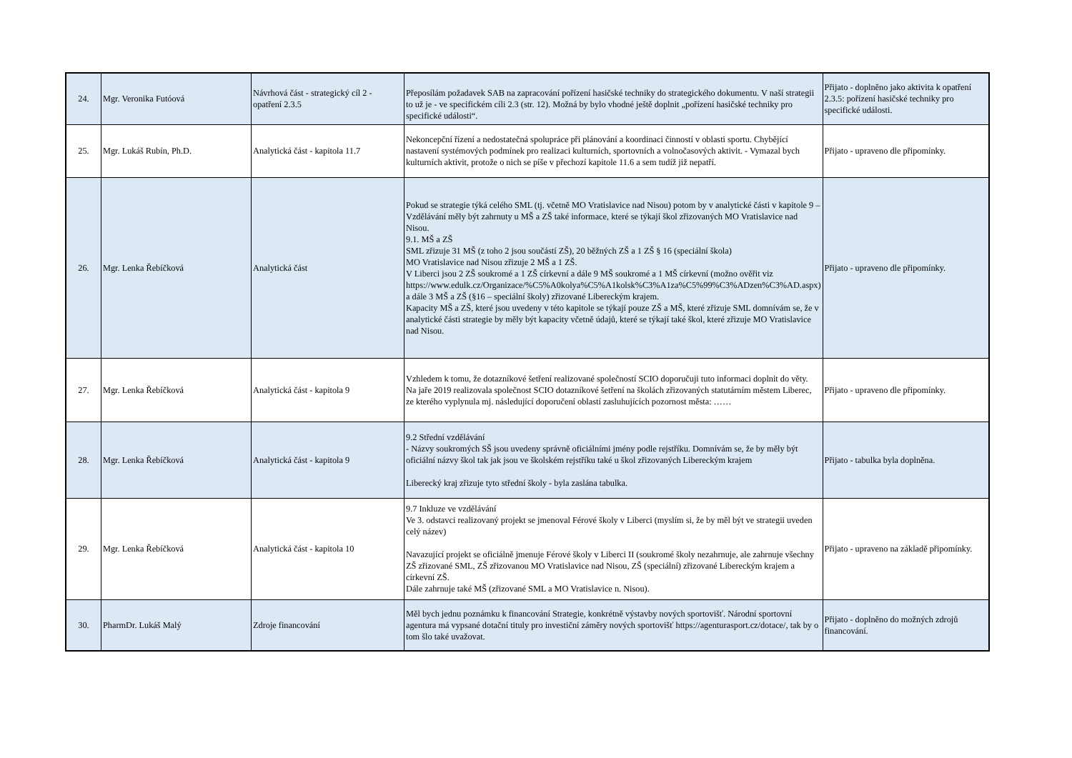| 24. | Mgr. Veronika Futóová | Návrhová část - strategický cíl 2 - opatření 2.3.5 | Přeposílám požadavek SAB na zapracování pořízení hasičské techniky do strategického dokumentu. V naší strategii to už je - ve specifickém cíli 2.3 (str. 12). Možná by bylo vhodné ještě doplnit „pořízení hasičské techniky pro specifické události“. | Přijato - doplněno jako aktivita k opatření 2.3.5: pořízení hasičské techniky pro specifické události. |
| 25. | Mgr. Lukáš Rubín, Ph.D. | Analytická část - kapitola 11.7 | Nekoncepční řízení a nedostatečná spolupráce při plánování a koordinaci činností v oblasti sportu. Chybějící nastavení systémových podmínek pro realizaci kulturních, sportovních a volnočasových aktivit. - Vymazal bych kulturních aktivit, protože o nich se píše v přechozí kapitole 11.6 a sem tudíž již nepatří. | Přijato - upraveno dle připomínky. |
| 26. | Mgr. Lenka Řebíčková | Analytická část | Pokud se strategie týká celého SML (tj. včetně MO Vratislavice nad Nisou) potom by v analytické části v kapitole 9 – Vzdělávání měly být zahrnuty u MŠ a ZŠ také informace, které se týkají škol zřizovaných MO Vratislavice nad Nisou. 9.1. MŠ a ZŠ SML zřizuje 31 MŠ (z toho 2 jsou součástí ZŠ), 20 běžných ZŠ a 1 ZŠ § 16 (speciální škola) MO Vratislavice nad Nisou zřizuje 2 MŠ a 1 ZŠ. V Liberci jsou 2 ZŠ soukromé a 1 ZŠ církevní a dále 9 MŠ soukromé a 1 MŠ církevní (možno ověřit viz https://www.edulk.cz/Organizace/%C5%A0kolya%C5%A1kolsk%C3%A1za%C5%99%C3%ADzen%C3%AD.aspx) a dále 3 MŠ a ZŠ (§16 – speciální školy) zřizované Libereckým krajem. Kapacity MŠ a ZŠ, které jsou uvedeny v této kapitole se týkají pouze ZŠ a MŠ, které zřizuje SML domnívám se, že v analytické části strategie by měly být kapacity včetně údajů, které se týkají také škol, které zřizuje MO Vratislavice nad Nisou. | Přijato - upraveno dle připomínky. |
| 27. | Mgr. Lenka Řebíčková | Analytická část - kapitola 9 | Vzhledem k tomu, že dotazníkové šetření realizované společností SCIO doporučuji tuto informaci doplnit do věty. Na jaře 2019 realizovala společnost SCIO dotazníkové šetření na školách zřizovaných statutárním městem Liberec, ze kterého vyplynula mj. následující doporučení oblastí zasluhujících pozornost města: …… | Přijato - upraveno dle připomínky. |
| 28. | Mgr. Lenka Řebíčková | Analytická část - kapitola 9 | 9.2 Střední vzdělávání - Názvy soukromých SŠ jsou uvedeny správně oficiálními jmény podle rejstříku. Domnívám se, že by měly být oficiální názvy škol tak jak jsou ve školském rejstříku také u škol zřizovaných Libereckým krajem Liberecký kraj zřizuje tyto střední školy - byla zaslána tabulka. | Přijato - tabulka byla doplněna. |
| 29. | Mgr. Lenka Řebíčková | Analytická část - kapitola 10 | 9.7 Inkluze ve vzdělávání Ve 3. odstavci realizovaný projekt se jmenoval Férové školy v Liberci (myslím si, že by měl být ve strategii uveden celý název) Navazující projekt se oficiálně jmenuje Férové školy v Liberci II (soukromé školy nezahrnuje, ale zahrnuje všechny ZŠ zřizované SML, ZŠ zřizovanou MO Vratislavice nad Nisou, ZŠ (speciální) zřizované Libereckým krajem a církevní ZŠ. Dále zahrnuje také MŠ (zřizované SML a MO Vratislavice n. Nisou). | Přijato - upraveno na základě připomínky. |
| 30. | PharmDr. Lukáš Malý | Zdroje financování | Měl bych jednu poznámku k financování Strategie, konkrétně výstavby nových sportovišť. Národní sportovní agentura má vypsané dotační tituly pro investiční záměry nových sportovišť https://agenturasport.cz/dotace/, tak by o tom šlo také uvažovat. | Přijato - doplněno do možných zdrojů financování. |